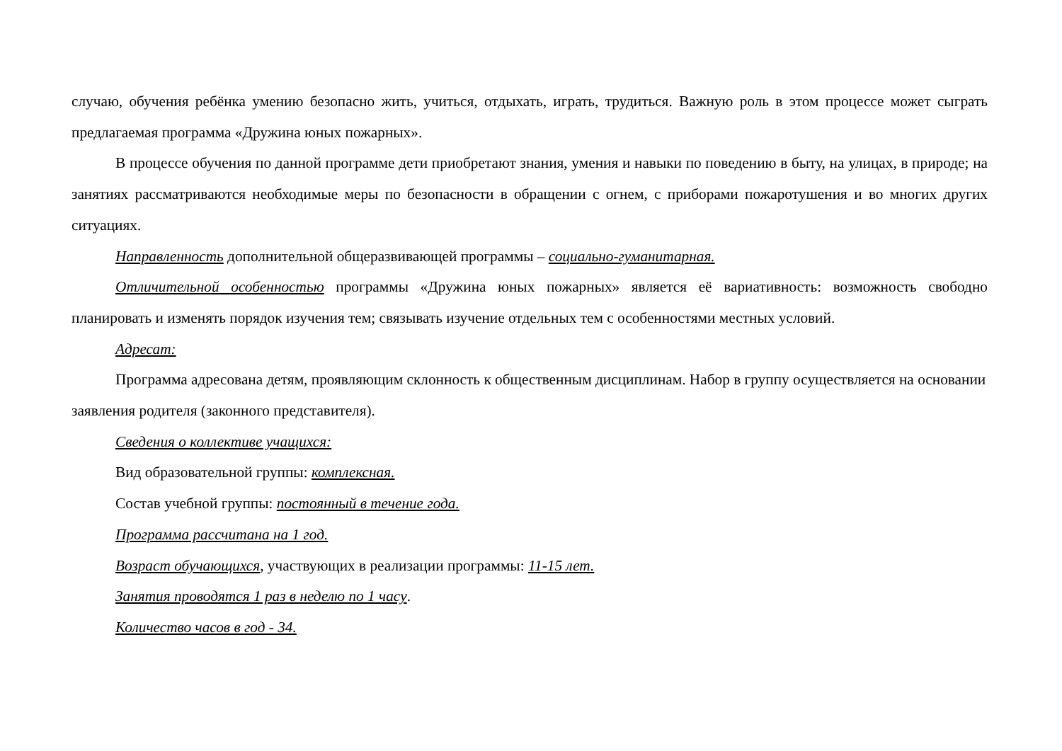случаю, обучения ребёнка умению безопасно жить, учиться, отдыхать, играть, трудиться. Важную роль в этом процессе может сыграть предлагаемая программа «Дружина юных пожарных».
В процессе обучения по данной программе дети приобретают знания, умения и навыки по поведению в быту, на улицах, в природе; на занятиях рассматриваются необходимые меры по безопасности в обращении с огнем, с приборами пожаротушения и во многих других ситуациях.
Направленность дополнительной общеразвивающей программы – социально-гуманитарная.
Отличительной особенностью программы «Дружина юных пожарных» является её вариативность: возможность свободно планировать и изменять порядок изучения тем; связывать изучение отдельных тем с особенностями местных условий.
Адресат:
Программа адресована детям, проявляющим склонность к общественным дисциплинам. Набор в группу осуществляется на основании заявления родителя (законного представителя).
Сведения о коллективе учащихся:
Вид образовательной группы: комплексная.
Состав учебной группы: постоянный в течение года.
Программа рассчитана на 1 год.
Возраст обучающихся, участвующих в реализации программы: 11-15 лет.
Занятия проводятся 1 раз в неделю по 1 часу.
Количество часов в год - 34.